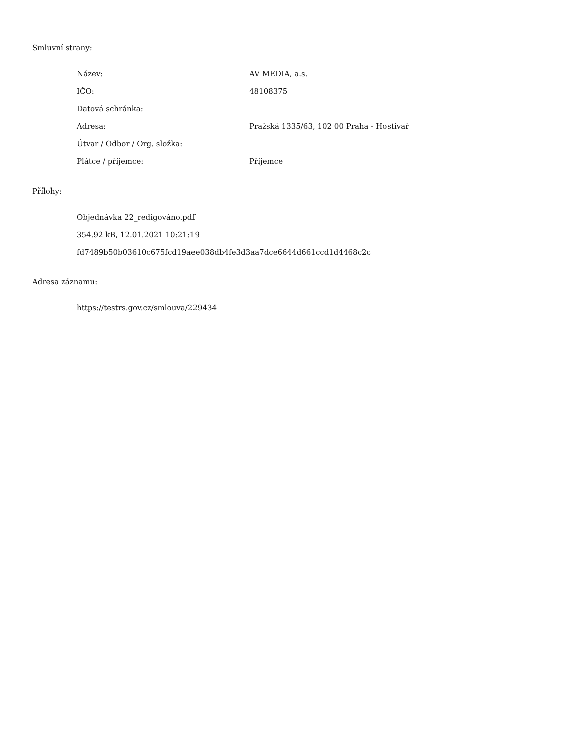Smluvní strany:
| Název: | AV MEDIA, a.s. |
| IČO: | 48108375 |
| Datová schránka: | |
| Adresa: | Pražská 1335/63, 102 00 Praha - Hostivař |
| Útvar / Odbor / Org. složka: | |
| Plátce / příjemce: | Příjemce |
Přílohy:
Objednávka 22_redigováno.pdf
354.92 kB, 12.01.2021 10:21:19
fd7489b50b03610c675fcd19aee038db4fe3d3aa7dce6644d661ccd1d4468c2c
Adresa záznamu:
https://testrs.gov.cz/smlouva/229434